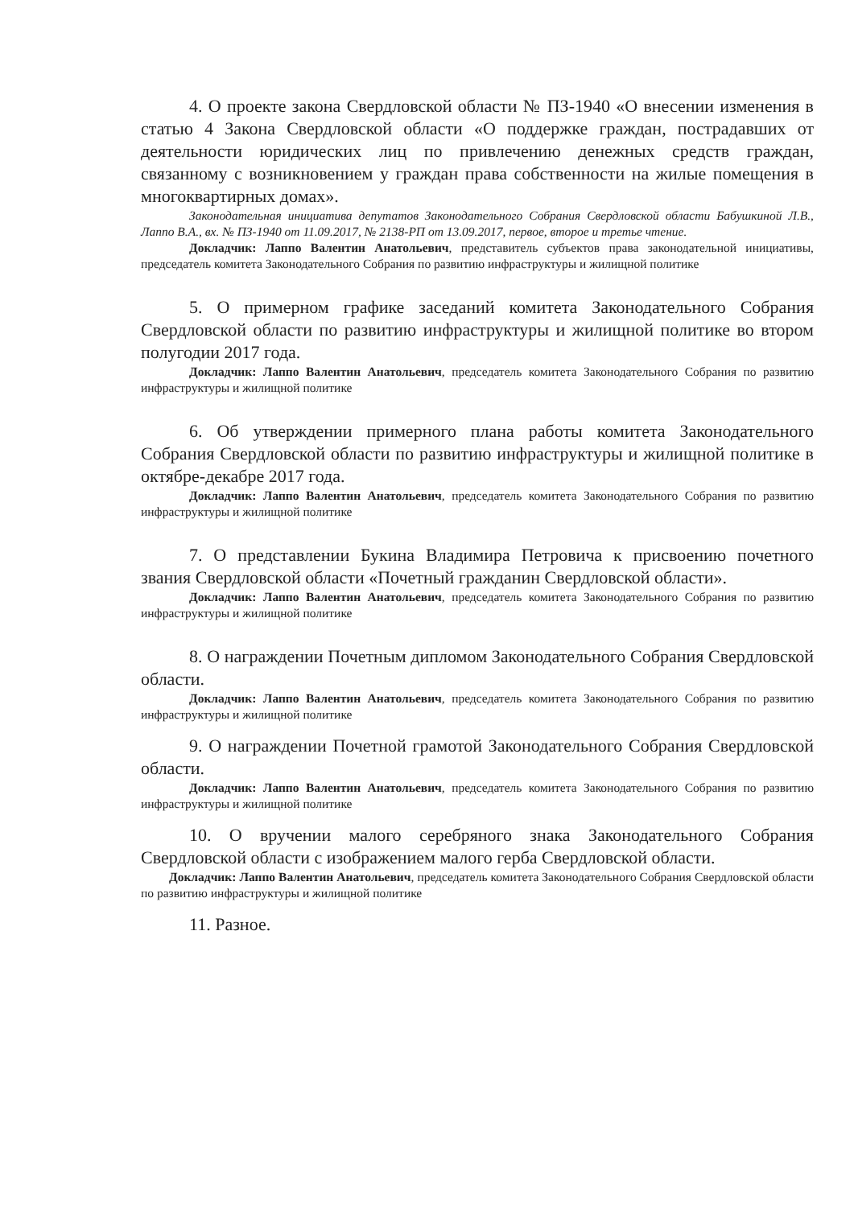4. О проекте закона Свердловской области № ПЗ-1940 «О внесении изменения в статью 4 Закона Свердловской области «О поддержке граждан, пострадавших от деятельности юридических лиц по привлечению денежных средств граждан, связанному с возникновением у граждан права собственности на жилые помещения в многоквартирных домах».
Законодательная инициатива депутатов Законодательного Собрания Свердловской области Бабушкиной Л.В., Лаппо В.А., вх. № ПЗ-1940 от 11.09.2017, № 2138-РП от 13.09.2017, первое, второе и третье чтение.
Докладчик: Лаппо Валентин Анатольевич, представитель субъектов права законодательной инициативы, председатель комитета Законодательного Собрания по развитию инфраструктуры и жилищной политике
5. О примерном графике заседаний комитета Законодательного Собрания Свердловской области по развитию инфраструктуры и жилищной политике во втором полугодии 2017 года.
Докладчик: Лаппо Валентин Анатольевич, председатель комитета Законодательного Собрания по развитию инфраструктуры и жилищной политике
6. Об утверждении примерного плана работы комитета Законодательного Собрания Свердловской области по развитию инфраструктуры и жилищной политике в октябре-декабре 2017 года.
Докладчик: Лаппо Валентин Анатольевич, председатель комитета Законодательного Собрания по развитию инфраструктуры и жилищной политике
7. О представлении Букина Владимира Петровича к присвоению почетного звания Свердловской области «Почетный гражданин Свердловской области».
Докладчик: Лаппо Валентин Анатольевич, председатель комитета Законодательного Собрания по развитию инфраструктуры и жилищной политике
8. О награждении Почетным дипломом Законодательного Собрания Свердловской области.
Докладчик: Лаппо Валентин Анатольевич, председатель комитета Законодательного Собрания по развитию инфраструктуры и жилищной политике
9. О награждении Почетной грамотой Законодательного Собрания Свердловской области.
Докладчик: Лаппо Валентин Анатольевич, председатель комитета Законодательного Собрания по развитию инфраструктуры и жилищной политике
10. О вручении малого серебряного знака Законодательного Собрания Свердловской области с изображением малого герба Свердловской области.
Докладчик: Лаппо Валентин Анатольевич, председатель комитета Законодательного Собрания Свердловской области по развитию инфраструктуры и жилищной политике
11. Разное.